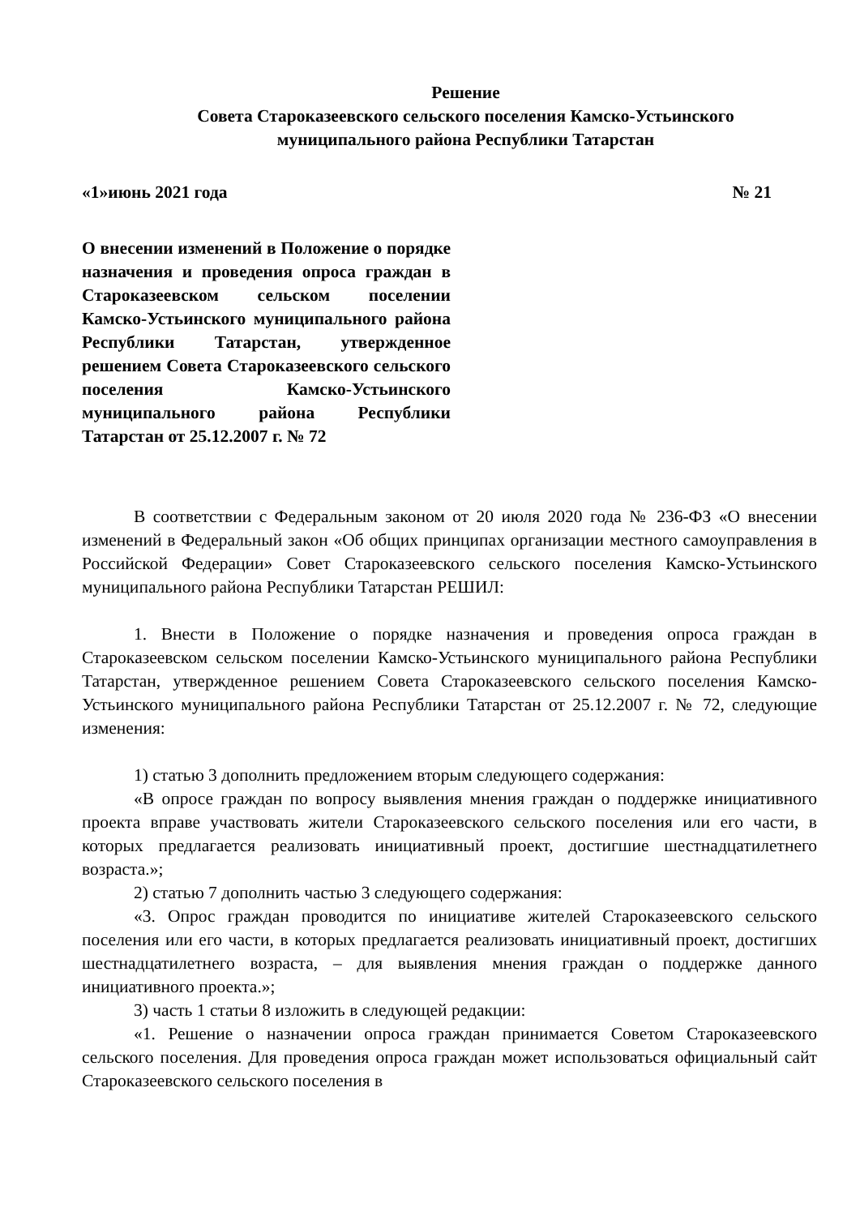Решение
Совета Старокaзеевского сельского поселения Камско-Устьинского
муниципального района Республики Татарстан
«1»июнь 2021 года № 21
О внесении изменений в Положение о порядке назначения и проведения опроса граждан в Старокaзеевском сельском поселении Камско-Устьинского муниципального района Республики Татарстан, утвержденное решением Совета Старокaзеевского сельского поселения Камско-Устьинского муниципального района Республики Татарстан от 25.12.2007 г. № 72
В соответствии с Федеральным законом от 20 июля 2020 года № 236-ФЗ «О внесении изменений в Федеральный закон «Об общих принципах организации местного самоуправления в Российской Федерации» Совет Старокaзеевского сельского поселения Камско-Устьинского муниципального района Республики Татарстан РЕШИЛ:
1. Внести в Положение о порядке назначения и проведения опроса граждан в Старокaзеевском сельском поселении Камско-Устьинского муниципального района Республики Татарстан, утвержденное решением Совета Старокaзеевского сельского поселения Камско-Устьинского муниципального района Республики Татарстан от 25.12.2007 г. № 72, следующие изменения:
1) статью 3 дополнить предложением вторым следующего содержания:
«В опросе граждан по вопросу выявления мнения граждан о поддержке инициативного проекта вправе участвовать жители Старокaзеевского сельского поселения или его части, в которых предлагается реализовать инициативный проект, достигшие шестнадцатилетнего возраста.»;
2) статью 7 дополнить частью 3 следующего содержания:
«3. Опрос граждан проводится по инициативе жителей Старокaзеевского сельского поселения или его части, в которых предлагается реализовать инициативный проект, достигших шестнадцатилетнего возраста, – для выявления мнения граждан о поддержке данного инициативного проекта.»;
3) часть 1 статьи 8 изложить в следующей редакции:
«1. Решение о назначении опроса граждан принимается Советом Старокaзеевского сельского поселения. Для проведения опроса граждан может использоваться официальный сайт Старокaзеевского сельского поселения в